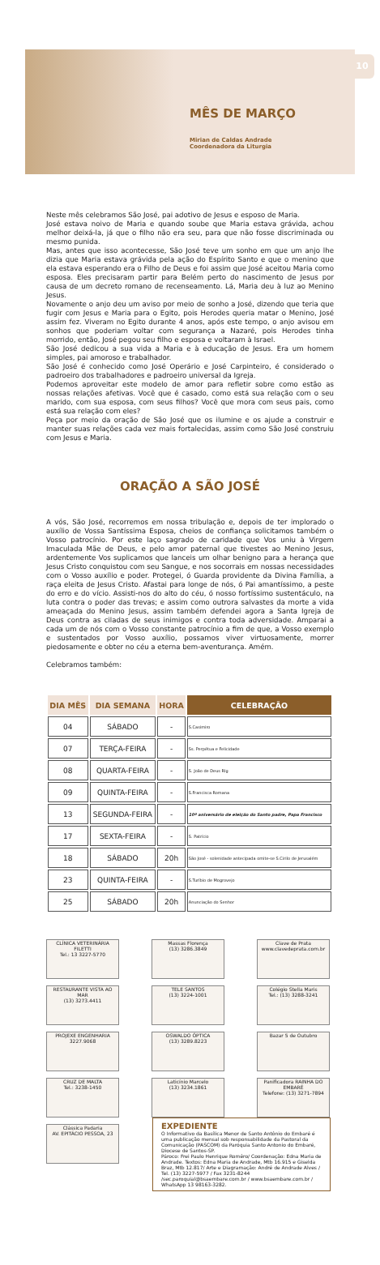10
MÊS DE MARÇO
Mirian de Caldas Andrade
Coordenadora da Liturgia
Neste mês celebramos São José, pai adotivo de Jesus e esposo de Maria.
José estava noivo de Maria e quando soube que Maria estava grávida, achou melhor deixá-la, já que o filho não era seu, para que não fosse discriminada ou mesmo punida.
Mas, antes que isso acontecesse, São José teve um sonho em que um anjo lhe dizia que Maria estava grávida pela ação do Espírito Santo e que o menino que ela estava esperando era o Filho de Deus e foi assim que José aceitou Maria como esposa. Eles precisaram partir para Belém perto do nascimento de Jesus por causa de um decreto romano de recenseamento. Lá, Maria deu à luz ao Menino Jesus.
Novamente o anjo deu um aviso por meio de sonho a José, dizendo que teria que fugir com Jesus e Maria para o Egito, pois Herodes queria matar o Menino, José assim fez. Viveram no Egito durante 4 anos, após este tempo, o anjo avisou em sonhos que poderiam voltar com segurança a Nazaré, pois Herodes tinha morrido, então, José pegou seu filho e esposa e voltaram à Israel.
São José dedicou a sua vida a Maria e à educação de Jesus. Era um homem simples, pai amoroso e trabalhador.
São José é conhecido como José Operário e José Carpinteiro, é considerado o padroeiro dos trabalhadores e padroeiro universal da Igreja.
Podemos aproveitar este modelo de amor para refletir sobre como estão as nossas relações afetivas. Você que é casado, como está sua relação com o seu marido, com sua esposa, com seus filhos? Você que mora com seus pais, como está sua relação com eles?
Peça por meio da oração de São José que os ilumine e os ajude a construir e manter suas relações cada vez mais fortalecidas, assim como São José construiu com Jesus e Maria.
ORAÇÃO A SÃO JOSÉ
A vós, São José, recorremos em nossa tribulação e, depois de ter implorado o auxílio de Vossa Santíssima Esposa, cheios de confiança solicitamos também o Vosso patrocínio. Por este laço sagrado de caridade que Vos uniu à Virgem Imaculada Mãe de Deus, e pelo amor paternal que tivestes ao Menino Jesus, ardentemente Vos suplicamos que lanceis um olhar benigno para a herança que Jesus Cristo conquistou com seu Sangue, e nos socorrais em nossas necessidades com o Vosso auxílio e poder. Protegei, ó Guarda providente da Divina Família, a raça eleita de Jesus Cristo. Afastai para longe de nós, ó Pai amantíssimo, a peste do erro e do vício. Assisti-nos do alto do céu, ó nosso fortíssimo sustentáculo, na luta contra o poder das trevas; e assim como outrora salvastes da morte a vida ameaçada do Menino Jesus, assim também defendei agora a Santa Igreja de Deus contra as ciladas de seus inimigos e contra toda adversidade. Amparai a cada um de nós com o Vosso constante patrocínio a fim de que, a Vosso exemplo e sustentados por Vosso auxílio, possamos viver virtuosamente, morrer piedosamente e obter no céu a eterna bem-aventurança. Amém.
Celebramos também:
| DIA MÊS | DIA SEMANA | HORA | CELEBRAÇÃO |
| --- | --- | --- | --- |
| 04 | SÁBADO | - | S.Casimiro |
| 07 | TERÇA-FEIRA | - | Ss. Perpétua e Felicidade |
| 08 | QUARTA-FEIRA | - | S. João de Deus Rlg |
| 09 | QUINTA-FEIRA | - | S.Francisca Romana |
| 13 | SEGUNDA-FEIRA | - | 10º aniversário de eleição do Santo padre, Papa Francisco |
| 17 | SEXTA-FEIRA | - | S. Patrício |
| 18 | SÁBADO | 20h | São José - solenidade antecipada omite-se S.Cirilo de Jerusalém |
| 23 | QUINTA-FEIRA | - | S.Turíbio de Mogrovejo |
| 25 | SÁBADO | 20h | Anunciação do Senhor |
CLÍNICA VETERINÁRIA FILETTI
Tel.: 13 3227-5770
Massas Florença
(13) 3286.3849
Clave de Prata
www.clavedeprata.com.br
RESTAURANTE VISTA AO MAR
(13) 3273.4411
TELE SANTOS
(13) 3224-1001
Colégio Stella Maris
Tel.: (13) 3288-3241
PROJEXE ENGENHARIA
3227.9068
OSWALDO ÓPTICA
(13) 3289.8223
Bazar 5 de Outubro
CRUZ DE MALTA
Tel.: 3238-1450
Laticínio Marcelo
(13) 3234.1861
Panificadora RAINHA DO EMBARÉ
Telefone: (13) 3271-7894
Clássica Padaria
AV. EPITÁCIO PESSOA, 23
EXPEDIENTE
O Informativo da Basílica Menor de Santo Antônio do Embaré é uma publicação mensal sob responsabilidade da Pastoral da Comunicação (PASCOM) da Paróquia Santo Antonio do Embaré, Diocese de Santos-SP.
Pároco: Frei Paulo Henrique Romêro/ Coordenação: Edna Maria de Andrade. Textos: Edna Maria de Andrade, Mtb 16.915 e Giselda Braz, Mtb 12.817/ Arte e Diagramação: André de Andrade Alves / Tel. (13) 3227-5977 / Fax 3231-8244 /sec.paroquial@bsaembare.com.br / www.bsaembare.com.br / WhatsApp 13 98163-3282.